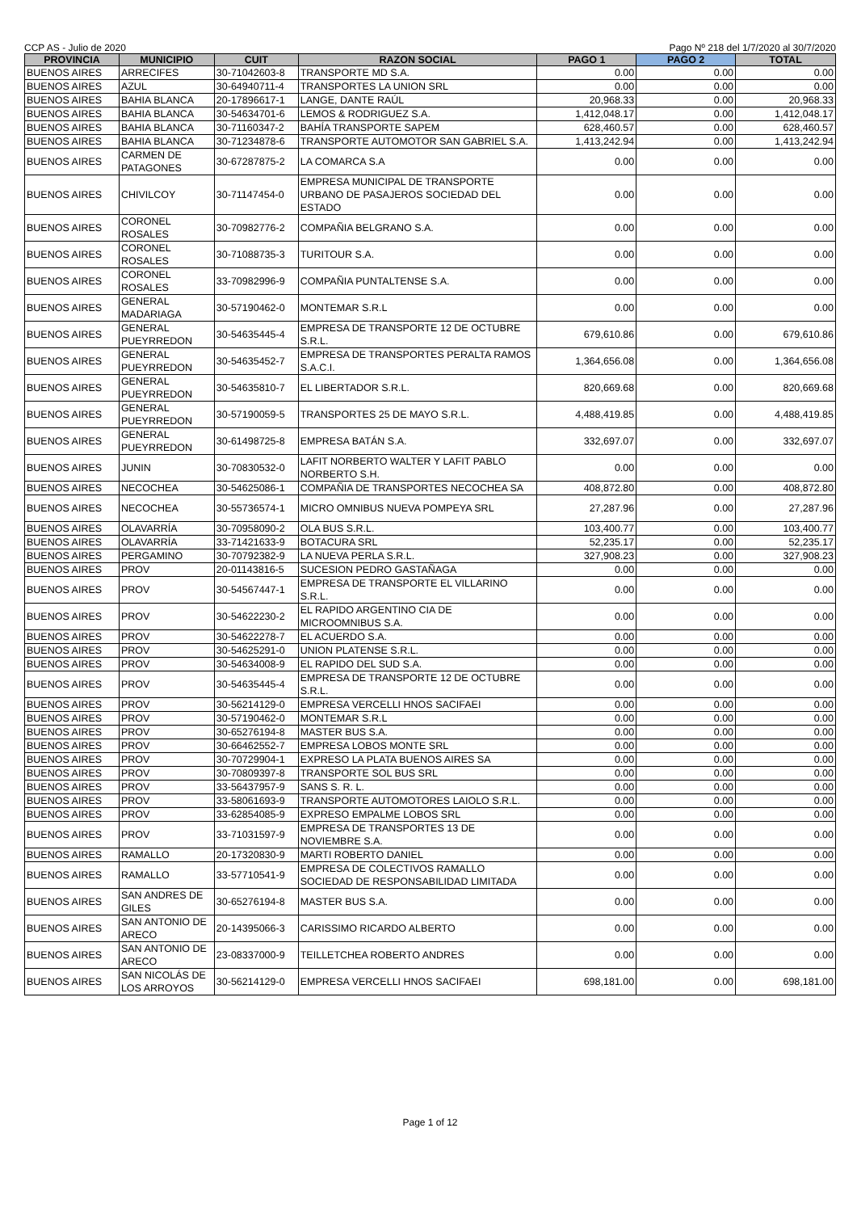CCP AS - Julio de 2020 Pago Nº 218 del 1/7/2020 al 30/7/2020
| PROVINCIA | MUNICIPIO | CUIT | RAZON SOCIAL | PAGO 1 | PAGO 2 | TOTAL |
| --- | --- | --- | --- | --- | --- | --- |
| BUENOS AIRES | ARRECIFES | 30-71042603-8 | TRANSPORTE MD S.A. | 0.00 | 0.00 | 0.00 |
| BUENOS AIRES | AZUL | 30-64940711-4 | TRANSPORTES LA UNION SRL | 0.00 | 0.00 | 0.00 |
| BUENOS AIRES | BAHIA BLANCA | 20-17896617-1 | LANGE, DANTE RAÚL | 20,968.33 | 0.00 | 20,968.33 |
| BUENOS AIRES | BAHIA BLANCA | 30-54634701-6 | LEMOS & RODRIGUEZ S.A. | 1,412,048.17 | 0.00 | 1,412,048.17 |
| BUENOS AIRES | BAHIA BLANCA | 30-71160347-2 | BAHÍA TRANSPORTE SAPEM | 628,460.57 | 0.00 | 628,460.57 |
| BUENOS AIRES | BAHIA BLANCA | 30-71234878-6 | TRANSPORTE AUTOMOTOR SAN GABRIEL S.A. | 1,413,242.94 | 0.00 | 1,413,242.94 |
| BUENOS AIRES | CARMEN DE PATAGONES | 30-67287875-2 | LA COMARCA S.A | 0.00 | 0.00 | 0.00 |
| BUENOS AIRES | CHIVILCOY | 30-71147454-0 | EMPRESA MUNICIPAL DE TRANSPORTE URBANO DE PASAJEROS SOCIEDAD DEL ESTADO | 0.00 | 0.00 | 0.00 |
| BUENOS AIRES | CORONEL ROSALES | 30-70982776-2 | COMPAÑIA BELGRANO S.A. | 0.00 | 0.00 | 0.00 |
| BUENOS AIRES | CORONEL ROSALES | 30-71088735-3 | TURITOUR S.A. | 0.00 | 0.00 | 0.00 |
| BUENOS AIRES | CORONEL ROSALES | 33-70982996-9 | COMPAÑIA PUNTALTENSE S.A. | 0.00 | 0.00 | 0.00 |
| BUENOS AIRES | GENERAL MADARIAGA | 30-57190462-0 | MONTEMAR S.R.L | 0.00 | 0.00 | 0.00 |
| BUENOS AIRES | GENERAL PUEYRREDON | 30-54635445-4 | EMPRESA DE TRANSPORTE 12 DE OCTUBRE S.R.L. | 679,610.86 | 0.00 | 679,610.86 |
| BUENOS AIRES | GENERAL PUEYRREDON | 30-54635452-7 | EMPRESA DE TRANSPORTES PERALTA RAMOS S.A.C.I. | 1,364,656.08 | 0.00 | 1,364,656.08 |
| BUENOS AIRES | GENERAL PUEYRREDON | 30-54635810-7 | EL LIBERTADOR S.R.L. | 820,669.68 | 0.00 | 820,669.68 |
| BUENOS AIRES | GENERAL PUEYRREDON | 30-57190059-5 | TRANSPORTES 25 DE MAYO S.R.L. | 4,488,419.85 | 0.00 | 4,488,419.85 |
| BUENOS AIRES | GENERAL PUEYRREDON | 30-61498725-8 | EMPRESA BATÁN S.A. | 332,697.07 | 0.00 | 332,697.07 |
| BUENOS AIRES | JUNIN | 30-70830532-0 | LAFIT NORBERTO WALTER Y LAFIT PABLO NORBERTO S.H. | 0.00 | 0.00 | 0.00 |
| BUENOS AIRES | NECOCHEA | 30-54625086-1 | COMPAÑIA DE TRANSPORTES NECOCHEA SA | 408,872.80 | 0.00 | 408,872.80 |
| BUENOS AIRES | NECOCHEA | 30-55736574-1 | MICRO OMNIBUS NUEVA POMPEYA SRL | 27,287.96 | 0.00 | 27,287.96 |
| BUENOS AIRES | OLAVARRÍA | 30-70958090-2 | OLA BUS S.R.L. | 103,400.77 | 0.00 | 103,400.77 |
| BUENOS AIRES | OLAVARRÍA | 33-71421633-9 | BOTACURA SRL | 52,235.17 | 0.00 | 52,235.17 |
| BUENOS AIRES | PERGAMINO | 30-70792382-9 | LA NUEVA PERLA S.R.L. | 327,908.23 | 0.00 | 327,908.23 |
| BUENOS AIRES | PROV | 20-01143816-5 | SUCESION PEDRO GASTAÑAGA | 0.00 | 0.00 | 0.00 |
| BUENOS AIRES | PROV | 30-54567447-1 | EMPRESA DE TRANSPORTE EL VILLARINO S.R.L. | 0.00 | 0.00 | 0.00 |
| BUENOS AIRES | PROV | 30-54622230-2 | EL RAPIDO ARGENTINO CIA DE MICROOMNIBUS S.A. | 0.00 | 0.00 | 0.00 |
| BUENOS AIRES | PROV | 30-54622278-7 | EL ACUERDO S.A. | 0.00 | 0.00 | 0.00 |
| BUENOS AIRES | PROV | 30-54625291-0 | UNION PLATENSE S.R.L. | 0.00 | 0.00 | 0.00 |
| BUENOS AIRES | PROV | 30-54634008-9 | EL RAPIDO DEL SUD S.A. | 0.00 | 0.00 | 0.00 |
| BUENOS AIRES | PROV | 30-54635445-4 | EMPRESA DE TRANSPORTE 12 DE OCTUBRE S.R.L. | 0.00 | 0.00 | 0.00 |
| BUENOS AIRES | PROV | 30-56214129-0 | EMPRESA VERCELLI HNOS SACIFAEI | 0.00 | 0.00 | 0.00 |
| BUENOS AIRES | PROV | 30-57190462-0 | MONTEMAR S.R.L | 0.00 | 0.00 | 0.00 |
| BUENOS AIRES | PROV | 30-65276194-8 | MASTER BUS S.A. | 0.00 | 0.00 | 0.00 |
| BUENOS AIRES | PROV | 30-66462552-7 | EMPRESA LOBOS MONTE SRL | 0.00 | 0.00 | 0.00 |
| BUENOS AIRES | PROV | 30-70729904-1 | EXPRESO LA PLATA BUENOS AIRES SA | 0.00 | 0.00 | 0.00 |
| BUENOS AIRES | PROV | 30-70809397-8 | TRANSPORTE SOL BUS SRL | 0.00 | 0.00 | 0.00 |
| BUENOS AIRES | PROV | 33-56437957-9 | SANS S. R. L. | 0.00 | 0.00 | 0.00 |
| BUENOS AIRES | PROV | 33-58061693-9 | TRANSPORTE AUTOMOTORES LAIOLO S.R.L. | 0.00 | 0.00 | 0.00 |
| BUENOS AIRES | PROV | 33-62854085-9 | EXPRESO EMPALME LOBOS SRL | 0.00 | 0.00 | 0.00 |
| BUENOS AIRES | PROV | 33-71031597-9 | EMPRESA DE TRANSPORTES 13 DE NOVIEMBRE S.A. | 0.00 | 0.00 | 0.00 |
| BUENOS AIRES | RAMALLO | 20-17320830-9 | MARTI ROBERTO DANIEL | 0.00 | 0.00 | 0.00 |
| BUENOS AIRES | RAMALLO | 33-57710541-9 | EMPRESA DE COLECTIVOS RAMALLO SOCIEDAD DE RESPONSABILIDAD LIMITADA | 0.00 | 0.00 | 0.00 |
| BUENOS AIRES | SAN ANDRES DE GILES | 30-65276194-8 | MASTER BUS S.A. | 0.00 | 0.00 | 0.00 |
| BUENOS AIRES | SAN ANTONIO DE ARECO | 20-14395066-3 | CARISSIMO RICARDO ALBERTO | 0.00 | 0.00 | 0.00 |
| BUENOS AIRES | SAN ANTONIO DE ARECO | 23-08337000-9 | TEILLETCHEA ROBERTO ANDRES | 0.00 | 0.00 | 0.00 |
| BUENOS AIRES | SAN NICOLÁS DE LOS ARROYOS | 30-56214129-0 | EMPRESA VERCELLI HNOS SACIFAEI | 698,181.00 | 0.00 | 698,181.00 |
Page 1 of 12